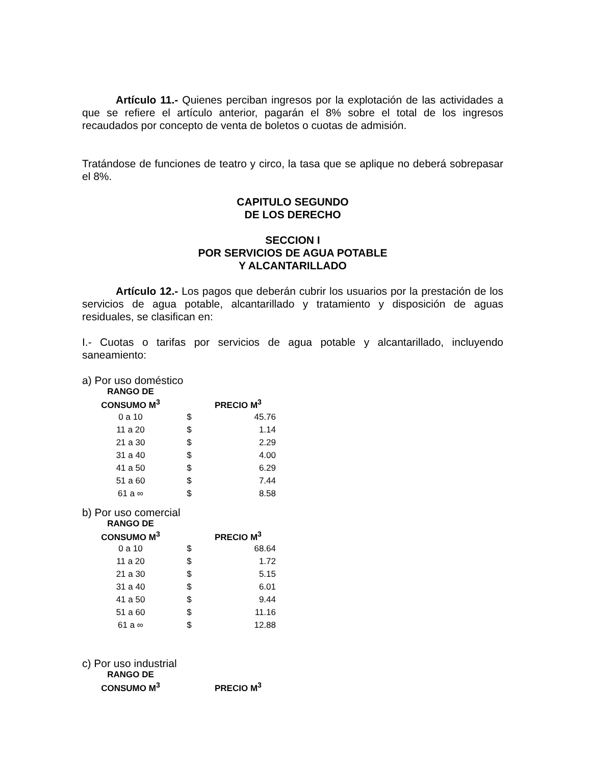Artículo 11.- Quienes perciban ingresos por la explotación de las actividades a que se refiere el artículo anterior, pagarán el 8% sobre el total de los ingresos recaudados por concepto de venta de boletos o cuotas de admisión.
Tratándose de funciones de teatro y circo, la tasa que se aplique no deberá sobrepasar el 8%.
CAPITULO SEGUNDO
DE LOS DERECHO
SECCION I
POR SERVICIOS DE AGUA POTABLE
Y ALCANTARILLADO
Artículo 12.- Los pagos que deberán cubrir los usuarios por la prestación de los servicios de agua potable, alcantarillado y tratamiento y disposición de aguas residuales, se clasifican en:
I.- Cuotas o tarifas por servicios de agua potable y alcantarillado, incluyendo saneamiento:
a) Por uso doméstico
| RANGO DE CONSUMO M<sup>3</sup> | | PRECIO M<sup>3</sup> |
| --- | --- | --- |
| 0 a 10 | $ | 45.76 |
| 11 a 20 | $ | 1.14 |
| 21 a 30 | $ | 2.29 |
| 31 a 40 | $ | 4.00 |
| 41 a 50 | $ | 6.29 |
| 51 a 60 | $ | 7.44 |
| 61 a ∞ | $ | 8.58 |
b) Por uso comercial
| RANGO DE CONSUMO M<sup>3</sup> | | PRECIO M<sup>3</sup> |
| --- | --- | --- |
| 0 a 10 | $ | 68.64 |
| 11 a 20 | $ | 1.72 |
| 21 a 30 | $ | 5.15 |
| 31 a 40 | $ | 6.01 |
| 41 a 50 | $ | 9.44 |
| 51 a 60 | $ | 11.16 |
| 61 a ∞ | $ | 12.88 |
c) Por uso industrial
| RANGO DE CONSUMO M<sup>3</sup> | | PRECIO M<sup>3</sup> |
| --- | --- | --- |